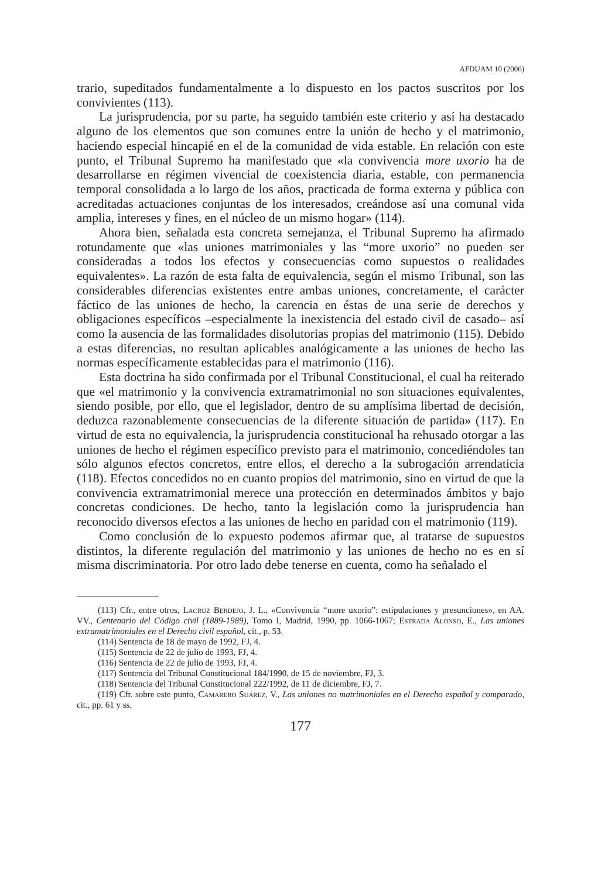AFDUAM 10 (2006)
trario, supeditados fundamentalmente a lo dispuesto en los pactos suscritos por los convivientes (113).
La jurisprudencia, por su parte, ha seguido también este criterio y así ha destacado alguno de los elementos que son comunes entre la unión de hecho y el matrimonio, haciendo especial hincapié en el de la comunidad de vida estable. En relación con este punto, el Tribunal Supremo ha manifestado que «la convivencia more uxorio ha de desarrollarse en régimen vivencial de coexistencia diaria, estable, con permanencia temporal consolidada a lo largo de los años, practicada de forma externa y pública con acreditadas actuaciones conjuntas de los interesados, creándose así una comunal vida amplia, intereses y fines, en el núcleo de un mismo hogar» (114).
Ahora bien, señalada esta concreta semejanza, el Tribunal Supremo ha afirmado rotundamente que «las uniones matrimoniales y las “more uxorio” no pueden ser consideradas a todos los efectos y consecuencias como supuestos o realidades equivalentes». La razón de esta falta de equivalencia, según el mismo Tribunal, son las considerables diferencias existentes entre ambas uniones, concretamente, el carácter fáctico de las uniones de hecho, la carencia en éstas de una serie de derechos y obligaciones específicos –especialmente la inexistencia del estado civil de casado– así como la ausencia de las formalidades disolutorias propias del matrimonio (115). Debido a estas diferencias, no resultan aplicables analógicamente a las uniones de hecho las normas específicamente establecidas para el matrimonio (116).
Esta doctrina ha sido confirmada por el Tribunal Constitucional, el cual ha reiterado que «el matrimonio y la convivencia extramatrimonial no son situaciones equivalentes, siendo posible, por ello, que el legislador, dentro de su amplísima libertad de decisión, deduzca razonablemente consecuencias de la diferente situación de partida» (117). En virtud de esta no equivalencia, la jurisprudencia constitucional ha rehusado otorgar a las uniones de hecho el régimen específico previsto para el matrimonio, concediéndoles tan sólo algunos efectos concretos, entre ellos, el derecho a la subrogación arrendaticia (118). Efectos concedidos no en cuanto propios del matrimonio, sino en virtud de que la convivencia extramatrimonial merece una protección en determinados ámbitos y bajo concretas condiciones. De hecho, tanto la legislación como la jurisprudencia han reconocido diversos efectos a las uniones de hecho en paridad con el matrimonio (119).
Como conclusión de lo expuesto podemos afirmar que, al tratarse de supuestos distintos, la diferente regulación del matrimonio y las uniones de hecho no es en sí misma discriminatoria. Por otro lado debe tenerse en cuenta, como ha señalado el
(113) Cfr., entre otros, Lacruz Berdejo, J. L., «Convivencia “more uxorio”: estipulaciones y presunciones», en AA. VV., Centenario del Código civil (1889-1989), Tomo I, Madrid, 1990, pp. 1066-1067; Estrada Alonso, E., Las uniones extramatrimoniales en el Derecho civil español, cit., p. 53.
(114) Sentencia de 18 de mayo de 1992, FJ, 4.
(115) Sentencia de 22 de julio de 1993, FJ, 4.
(116) Sentencia de 22 de julio de 1993, FJ, 4.
(117) Sentencia del Tribunal Constitucional 184/1990, de 15 de noviembre, FJ, 3.
(118) Sentencia del Tribunal Constitucional 222/1992, de 11 de diciembre, FJ, 7.
(119) Cfr. sobre este punto, Camarero Suárez, V., Las uniones no matrimoniales en el Derecho español y comparado, cit., pp. 61 y ss,
177